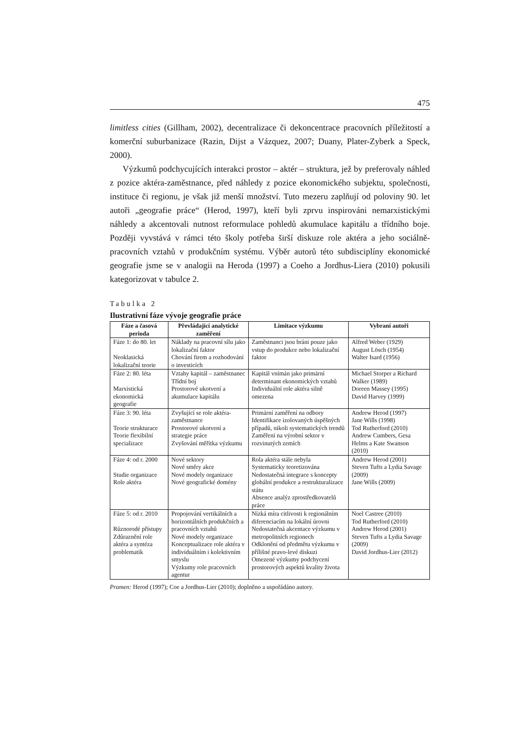475
limitless cities (Gillham, 2002), decentralizace či dekoncentrace pracovních příležitostí a komerční suburbanizace (Razin, Dijst a Vázquez, 2007; Duany, Plater-Zyberk a Speck, 2000).
Výzkumů podchycujících interakci prostor – aktér – struktura, jež by preferovaly náhled z pozice aktéra-zaměstnance, před náhledy z pozice ekonomického subjektu, společnosti, instituce či regionu, je však již menší množství. Tuto mezeru zaplňují od poloviny 90. let autoři „geografie práce“ (Herod, 1997), kteří byli zprvu inspirováni nemarxistickými náhledy a akcentovali nutnost reformulace pohledů akumulace kapitálu a třídního boje. Později vyvstává v rámci této školy potřeba širší diskuze role aktéra a jeho sociálně-pracovních vztahů v produkčním systému. Výběr autorů této subdisciplíny ekonomické geografie jsme se v analogii na Heroda (1997) a Coeho a Jordhus-Liera (2010) pokusili kategorizovat v tabulce 2.
Tabulka 2
Ilustrativní fáze vývoje geografie práce
| Fáze a časová perioda | Převládající analytické zaměření | Limitace výzkumu | Vybraní autoři |
| --- | --- | --- | --- |
| Fáze 1: do 80. let Neoklasická lokalizační teorie | Náklady na pracovní sílu jako lokalizační faktor Chování firem a rozhodování o investicích | Zaměstnanci jsou bráni pouze jako vstup do produkce nebo lokalizační faktor | Alfred Weber (1929) August Lösch (1954) Walter Isard (1956) |
| Fáze 2: 80. léta Marxistická ekonomická geografie | Vztahy kapitál – zaměstnanec Třídní boj Prostorové ukotvení a akumulace kapitálu | Kapitál vnímán jako primární determinant ekonomických vztahů Individuální role aktéra silně omezena | Michael Storper a Richard Walker (1989) Doreen Massey (1995) David Harvey (1999) |
| Fáze 3: 90. léta Teorie strukturace Teorie flexibilní specializace | Zvyšující se role aktéra-zaměstnance Prostorové ukotvení a strategie práce Zvyšování měřítka výzkumu | Primární zaměření na odbory Identifikace izolovaných úspěšných případů, nikoli systematických trendů Zaměření na výrobní sektor v rozvinutých zemích | Andrew Herod (1997) Jane Wills (1998) Tod Rutherford (2010) Andrew Cumbers, Gesa Helms a Kate Swanson (2010) |
| Fáze 4: od r. 2000 Studie organizace Role aktéra | Nové sektory Nové směry akce Nové modely organizace Nové geografické domény | Rola aktéra stále nebyla Systematicky teoretizována Nedostatečná integrace s koncepty globální produkce a restrukturalizace státu Absence analýz zprostředkovatelů práce | Andrew Herod (2001) Steven Tufts a Lydia Savage (2009) Jane Wills (2009) |
| Fáze 5: od r. 2010 Různorodé přístupy Zdůraznění role aktéra a syntéza problematik | Propojování vertikálních a horizontálních produkčních a pracovních vztahů Nové modely organizace Konceptualizace role aktéra v individuálním i kolektivním smyslu Výzkumy role pracovních agentur | Nízká míra citlivosti k regionálním diferenciacím na lokální úrovni Nedostatečná akcentace výzkumu v metropolitních regionech Odklonění od předmětu výzkumu v přílišné pravo-levé diskuzi Omezené výzkumy podchycení prostorových aspektů kvality života | Noel Castree (2010) Tod Rutherford (2010) Andrew Herod (2001) Steven Tufts a Lydia Savage (2009) David Jordhus-Lier (2012) |
Pramen: Herod (1997); Coe a Jordhus-Lier (2010); doplněno a uspořádáno autory.